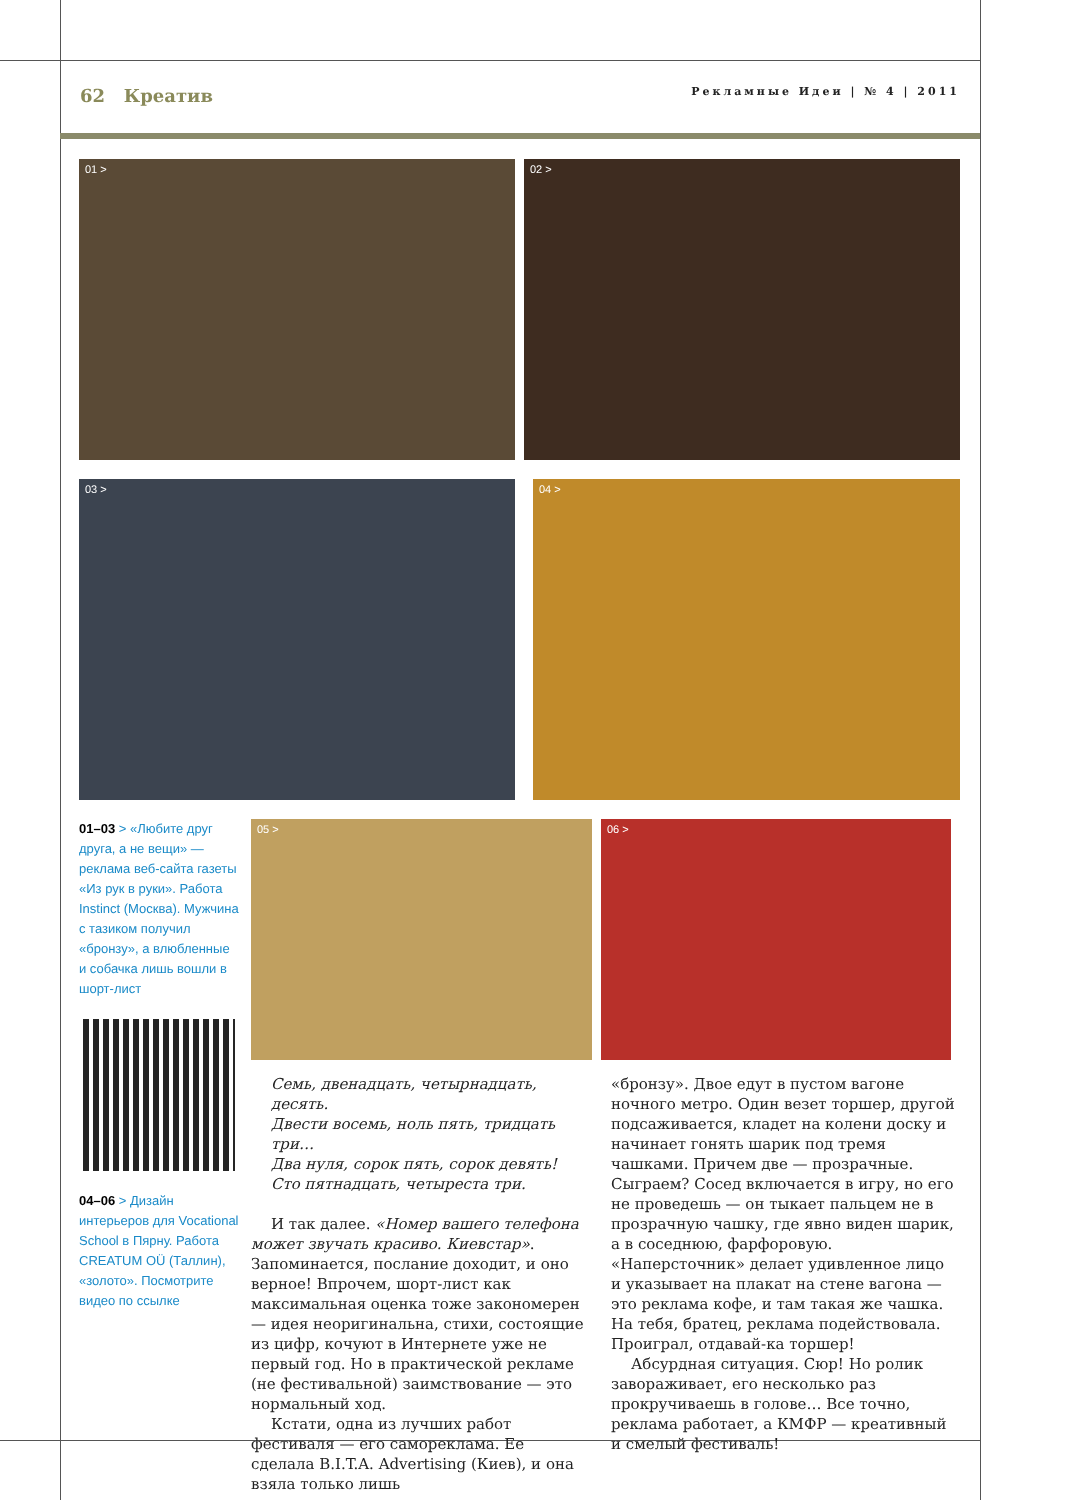62 Креатив
Рекламные Идеи | № 4 | 2011
01 >
02 >
03 >
04 >
01–03 > «Любите друг друга, а не вещи» — реклама веб-сайта газеты «Из рук в руки». Работа Instinct (Москва). Мужчина с тазиком получил «бронзу», а влюбленные и собачка лишь вошли в шорт-лист
04–06 > Дизайн интерьеров для Vocational School в Пярну. Работа CREATUM OÜ (Таллин), «золото». Посмотрите видео по ссылке
05 >
06 >
Семь, двенадцать, четырнадцать, десять.
Двести восемь, ноль пять, тридцать три…
Два нуля, сорок пять, сорок девять!
Сто пятнадцать, четыреста три.
И так далее. «Номер вашего телефона может звучать красиво. Киевстар». Запоминается, послание доходит, и оно верное! Впрочем, шорт-лист как максимальная оценка тоже закономерен — идея неоригинальна, стихи, состоящие из цифр, кочуют в Интернете уже не первый год. Но в практической рекламе (не фестивальной) заимствование — это нормальный ход.
Кстати, одна из лучших работ фестиваля — его самореклама. Ее сделала B.I.T.A. Advertising (Киев), и она взяла только лишь
«бронзу». Двое едут в пустом вагоне ночного метро. Один везет торшер, другой подсаживается, кладет на колени доску и начинает гонять шарик под тремя чашками. Причем две — прозрачные. Сыграем? Сосед включается в игру, но его не проведешь — он тыкает пальцем не в прозрачную чашку, где явно виден шарик, а в соседнюю, фарфоровую. «Наперсточник» делает удивленное лицо и указывает на плакат на стене вагона — это реклама кофе, и там такая же чашка. На тебя, братец, реклама подействовала. Проиграл, отдавай-ка торшер!
Абсурдная ситуация. Сюр! Но ролик завораживает, его несколько раз прокручиваешь в голове… Все точно, реклама работает, а КМФР — креативный и смелый фестиваль!